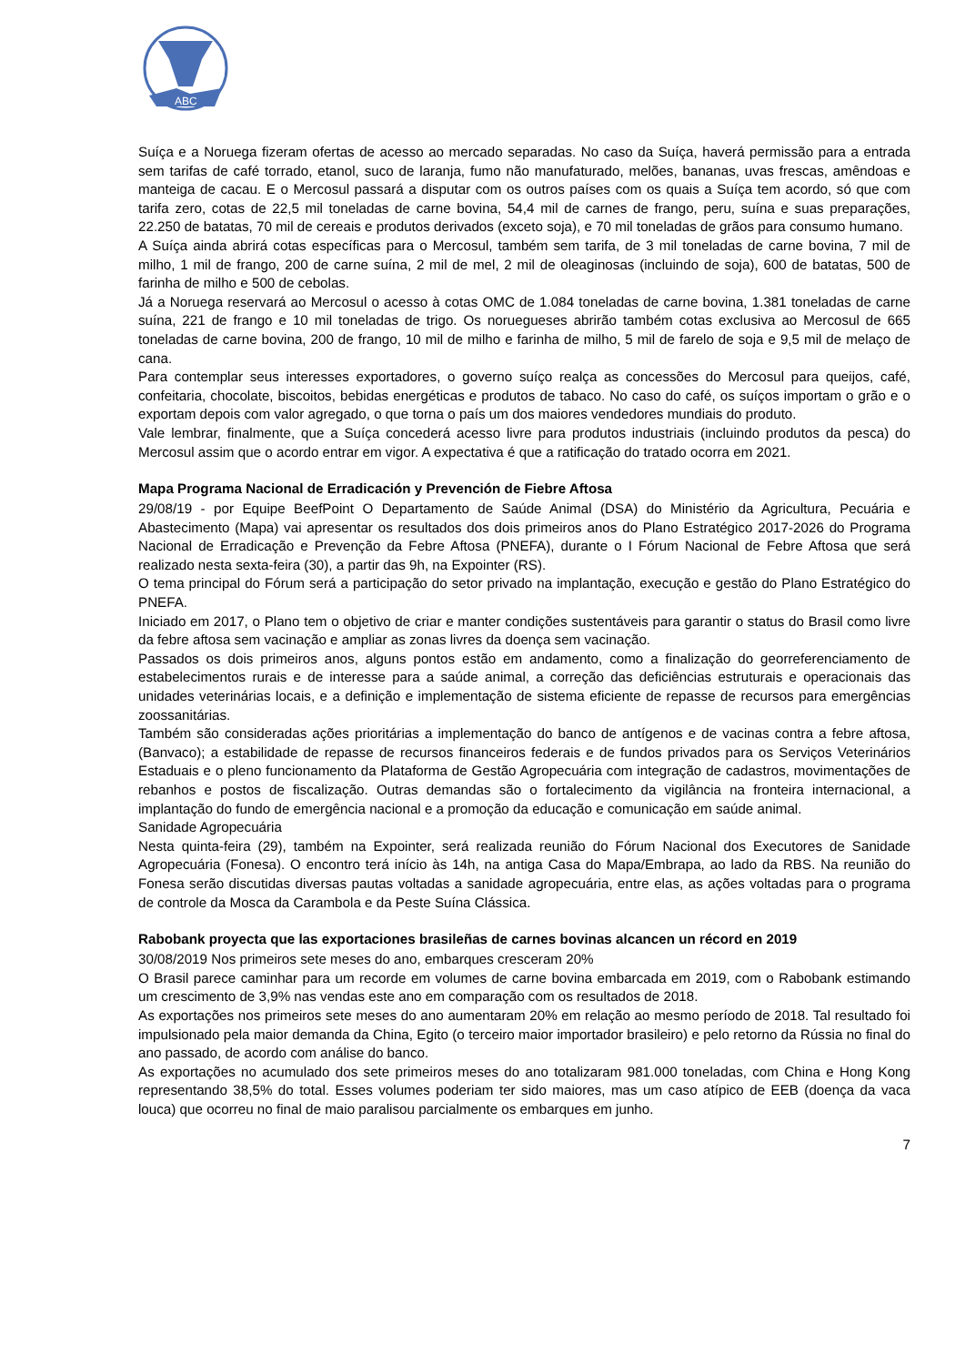ABC
Suíça e a Noruega fizeram ofertas de acesso ao mercado separadas. No caso da Suíça, haverá permissão para a entrada sem tarifas de café torrado, etanol, suco de laranja, fumo não manufaturado, melões, bananas, uvas frescas, amêndoas e manteiga de cacau. E o Mercosul passará a disputar com os outros países com os quais a Suíça tem acordo, só que com tarifa zero, cotas de 22,5 mil toneladas de carne bovina, 54,4 mil de carnes de frango, peru, suína e suas preparações, 22.250 de batatas, 70 mil de cereais e produtos derivados (exceto soja), e 70 mil toneladas de grãos para consumo humano.
A Suíça ainda abrirá cotas específicas para o Mercosul, também sem tarifa, de 3 mil toneladas de carne bovina, 7 mil de milho, 1 mil de frango, 200 de carne suína, 2 mil de mel, 2 mil de oleaginosas (incluindo de soja), 600 de batatas, 500 de farinha de milho e 500 de cebolas.
Já a Noruega reservará ao Mercosul o acesso à cotas OMC de 1.084 toneladas de carne bovina, 1.381 toneladas de carne suína, 221 de frango e 10 mil toneladas de trigo. Os noruegueses abrirão também cotas exclusiva ao Mercosul de 665 toneladas de carne bovina, 200 de frango, 10 mil de milho e farinha de milho, 5 mil de farelo de soja e 9,5 mil de melaço de cana.
Para contemplar seus interesses exportadores, o governo suíço realça as concessões do Mercosul para queijos, café, confeitaria, chocolate, biscoitos, bebidas energéticas e produtos de tabaco. No caso do café, os suíços importam o grão e o exportam depois com valor agregado, o que torna o país um dos maiores vendedores mundiais do produto.
Vale lembrar, finalmente, que a Suíça concederá acesso livre para produtos industriais (incluindo produtos da pesca) do Mercosul assim que o acordo entrar em vigor. A expectativa é que a ratificação do tratado ocorra em 2021.
Mapa Programa Nacional de Erradicación y Prevención de Fiebre Aftosa
29/08/19 - por Equipe BeefPoint O Departamento de Saúde Animal (DSA) do Ministério da Agricultura, Pecuária e Abastecimento (Mapa) vai apresentar os resultados dos dois primeiros anos do Plano Estratégico 2017-2026 do Programa Nacional de Erradicação e Prevenção da Febre Aftosa (PNEFA), durante o I Fórum Nacional de Febre Aftosa que será realizado nesta sexta-feira (30), a partir das 9h, na Expointer (RS).
O tema principal do Fórum será a participação do setor privado na implantação, execução e gestão do Plano Estratégico do PNEFA.
Iniciado em 2017, o Plano tem o objetivo de criar e manter condições sustentáveis para garantir o status do Brasil como livre da febre aftosa sem vacinação e ampliar as zonas livres da doença sem vacinação.
Passados os dois primeiros anos, alguns pontos estão em andamento, como a finalização do georreferenciamento de estabelecimentos rurais e de interesse para a saúde animal, a correção das deficiências estruturais e operacionais das unidades veterinárias locais, e a definição e implementação de sistema eficiente de repasse de recursos para emergências zoossanitárias.
Também são consideradas ações prioritárias a implementação do banco de antígenos e de vacinas contra a febre aftosa, (Banvaco); a estabilidade de repasse de recursos financeiros federais e de fundos privados para os Serviços Veterinários Estaduais e o pleno funcionamento da Plataforma de Gestão Agropecuária com integração de cadastros, movimentações de rebanhos e postos de fiscalização. Outras demandas são o fortalecimento da vigilância na fronteira internacional, a implantação do fundo de emergência nacional e a promoção da educação e comunicação em saúde animal.
Sanidade Agropecuária
Nesta quinta-feira (29), também na Expointer, será realizada reunião do Fórum Nacional dos Executores de Sanidade Agropecuária (Fonesa). O encontro terá início às 14h, na antiga Casa do Mapa/Embrapa, ao lado da RBS. Na reunião do Fonesa serão discutidas diversas pautas voltadas a sanidade agropecuária, entre elas, as ações voltadas para o programa de controle da Mosca da Carambola e da Peste Suína Clássica.
Rabobank proyecta que las exportaciones brasileñas de carnes bovinas alcancen un récord en 2019
30/08/2019 Nos primeiros sete meses do ano, embarques cresceram 20%
O Brasil parece caminhar para um recorde em volumes de carne bovina embarcada em 2019, com o Rabobank estimando um crescimento de 3,9% nas vendas este ano em comparação com os resultados de 2018.
As exportações nos primeiros sete meses do ano aumentaram 20% em relação ao mesmo período de 2018. Tal resultado foi impulsionado pela maior demanda da China, Egito (o terceiro maior importador brasileiro) e pelo retorno da Rússia no final do ano passado, de acordo com análise do banco.
As exportações no acumulado dos sete primeiros meses do ano totalizaram 981.000 toneladas, com China e Hong Kong representando 38,5% do total. Esses volumes poderiam ter sido maiores, mas um caso atípico de EEB (doença da vaca louca) que ocorreu no final de maio paralisou parcialmente os embarques em junho.
7